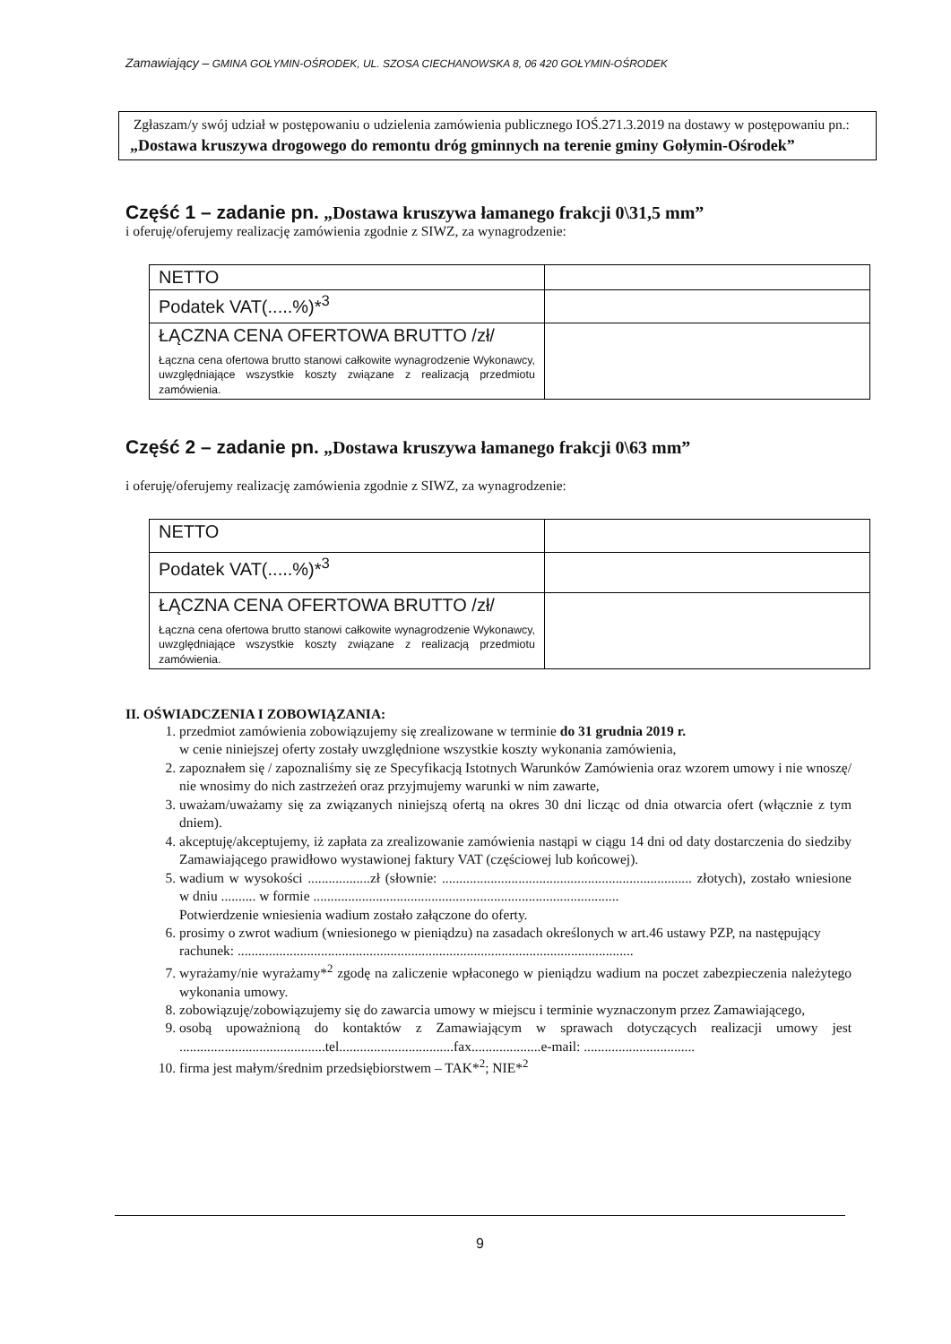Zamawiający – GMINA GOŁYMIN-OŚRODEK, UL. SZOSA CIECHANOWSKA 8, 06 420 GOŁYMIN-OŚRODEK
Zgłaszam/y swój udział w postępowaniu o udzielenia zamówienia publicznego IOŚ.271.3.2019 na dostawy w postępowaniu pn.: „Dostawa kruszywa drogowego do remontu dróg gminnych na terenie gminy Gołymin-Ośrodek”
Część 1 – zadanie pn. „Dostawa kruszywa łamanego frakcji 0\31,5 mm”
i oferuję/oferujemy realizację zamówienia zgodnie z SIWZ, za wynagrodzenie:
| NETTO | |
| Podatek VAT(.....%)*<sup>3</sup> | |
| ŁĄCZNA CENA OFERTOWA BRUTTO /zł/ Łączna cena ofertowa brutto stanowi całkowite wynagrodzenie Wykonawcy, uwzględniające wszystkie koszty związane z realizacją przedmiotu zamówienia. | |
Część 2 – zadanie pn. „Dostawa kruszywa łamanego frakcji 0\63 mm”
i oferuję/oferujemy realizację zamówienia zgodnie z SIWZ, za wynagrodzenie:
| NETTO | |
| Podatek VAT(.....%)*<sup>3</sup> | |
| ŁĄCZNA CENA OFERTOWA BRUTTO /zł/ Łączna cena ofertowa brutto stanowi całkowite wynagrodzenie Wykonawcy, uwzględniające wszystkie koszty związane z realizacją przedmiotu zamówienia. | |
II. OŚWIADCZENIA I ZOBOWIĄZANIA:
1. przedmiot zamówienia zobowiązujemy się zrealizowane w terminie do 31 grudnia 2019 r.
w cenie niniejszej oferty zostały uwzględnione wszystkie koszty wykonania zamówienia,
2. zapoznałem się / zapoznaliśmy się ze Specyfikacją Istotnych Warunków Zamówienia oraz wzorem umowy i nie wnoszę/ nie wnosimy do nich zastrzeżeń oraz przyjmujemy warunki w nim zawarte,
3. uważam/uważamy się za związanych niniejszą ofertą na okres 30 dni licząc od dnia otwarcia ofert (włącznie z tym dniem).
4. akceptuję/akceptujemy, iż zapłata za zrealizowanie zamówienia nastąpi w ciągu 14 dni od daty dostarczenia do siedziby Zamawiającego prawidłowo wystawionej faktury VAT (częściowej lub końcowej).
5. wadium w wysokości ..................zł (słownie: ........................................................................ złotych), zostało wniesione w dniu .......... w formie ........................................................................................
Potwierdzenie wniesienia wadium zostało załączone do oferty.
6. prosimy o zwrot wadium (wniesionego w pieniądzu) na zasadach określonych w art.46 ustawy PZP, na następujący
rachunek: ..................................................................................................................
7. wyrażamy/nie wyrażamy*<sup>2</sup> zgodę na zaliczenie wpłaconego w pieniądzu wadium na poczet zabezpieczenia należytego wykonania umowy.
8. zobowiązuję/zobowiązujemy się do zawarcia umowy w miejscu i terminie wyznaczonym przez Zamawiającego,
9. osobą upoważnioną do kontaktów z Zamawiającym w sprawach dotyczących realizacji umowy jest ..........................................tel.................................fax....................e-mail: ................................
10. firma jest małym/średnim przedsiębiorstwem – TAK*<sup>2</sup>; NIE*<sup>2</sup>
9